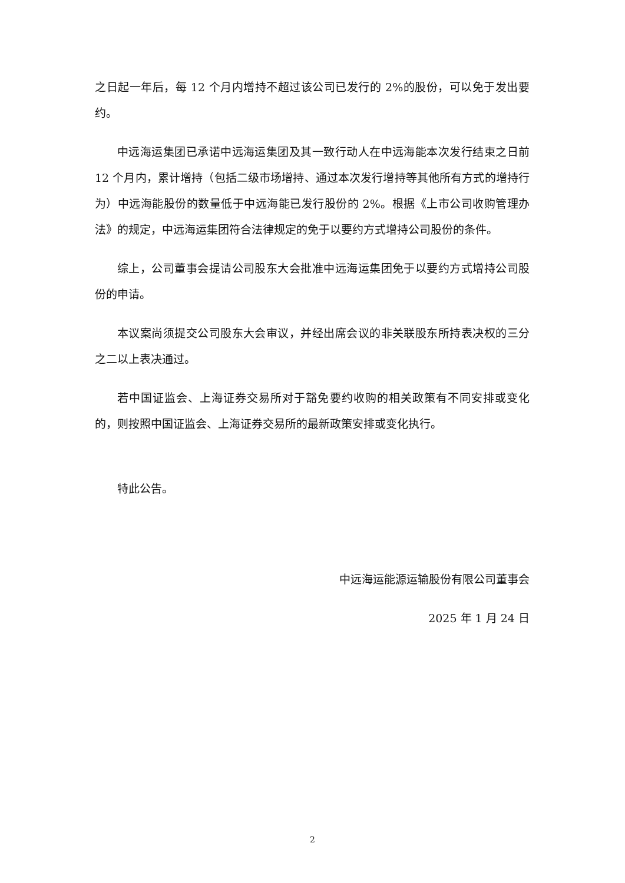之日起一年后，每 12 个月内增持不超过该公司已发行的 2%的股份，可以免于发出要约。
中远海运集团已承诺中远海运集团及其一致行动人在中远海能本次发行结束之日前 12 个月内，累计增持（包括二级市场增持、通过本次发行增持等其他所有方式的增持行为）中远海能股份的数量低于中远海能已发行股份的 2%。根据《上市公司收购管理办法》的规定，中远海运集团符合法律规定的免于以要约方式增持公司股份的条件。
综上，公司董事会提请公司股东大会批准中远海运集团免于以要约方式增持公司股份的申请。
本议案尚须提交公司股东大会审议，并经出席会议的非关联股东所持表决权的三分之二以上表决通过。
若中国证监会、上海证券交易所对于豁免要约收购的相关政策有不同安排或变化的，则按照中国证监会、上海证券交易所的最新政策安排或变化执行。
特此公告。
中远海运能源运输股份有限公司董事会
2025 年 1 月 24 日
2